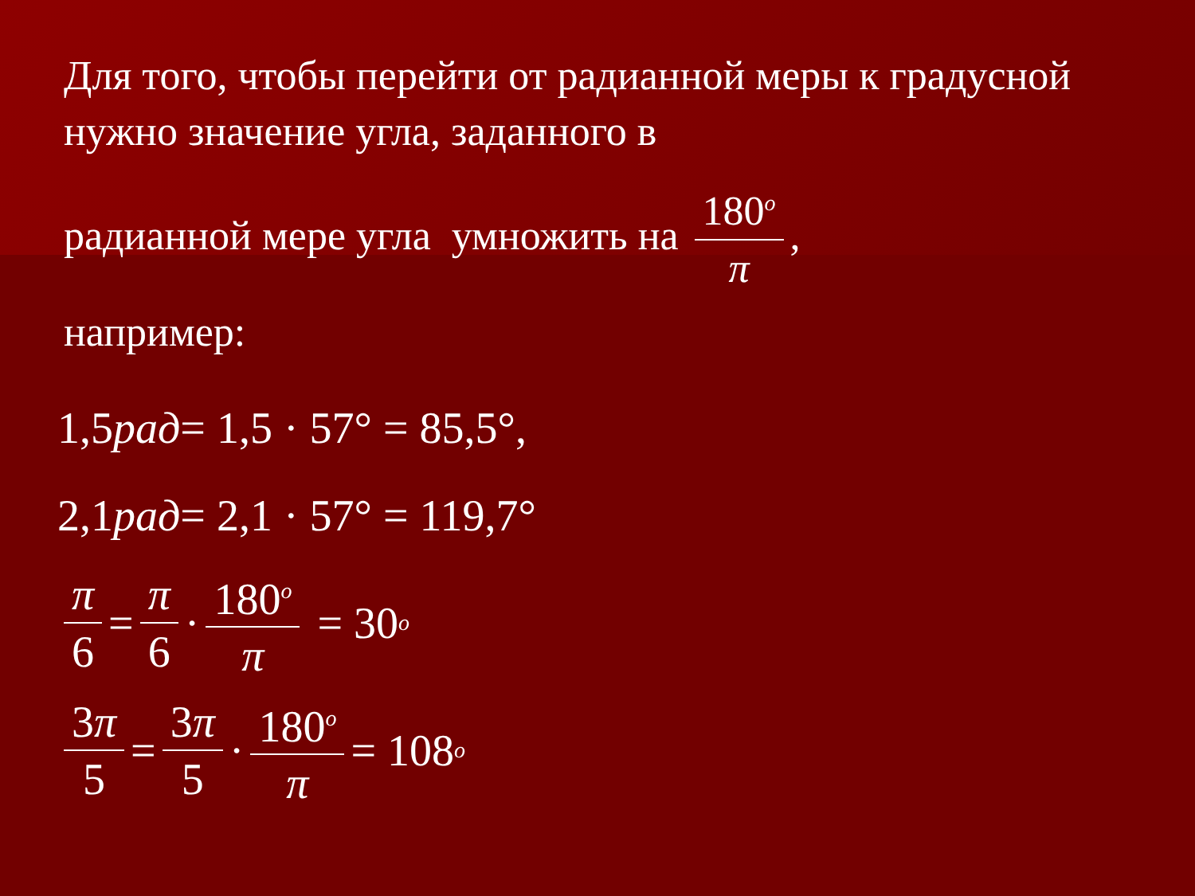Для того, чтобы перейти от радианной меры к градусной нужно значение угла, заданного в
радианной мере угла умножить на 180<sup>o</sup> π,
например:
1,5 рад = 1,5 · 57° = 85,5°,
2,1 рад = 2,1 · 57° = 119,7°
π 6 = π 6 · 180<sup>o</sup> π = 30<sup>o</sup>
3π 5 = 3π 5 · 180<sup>o</sup> π = 108<sup>o</sup>